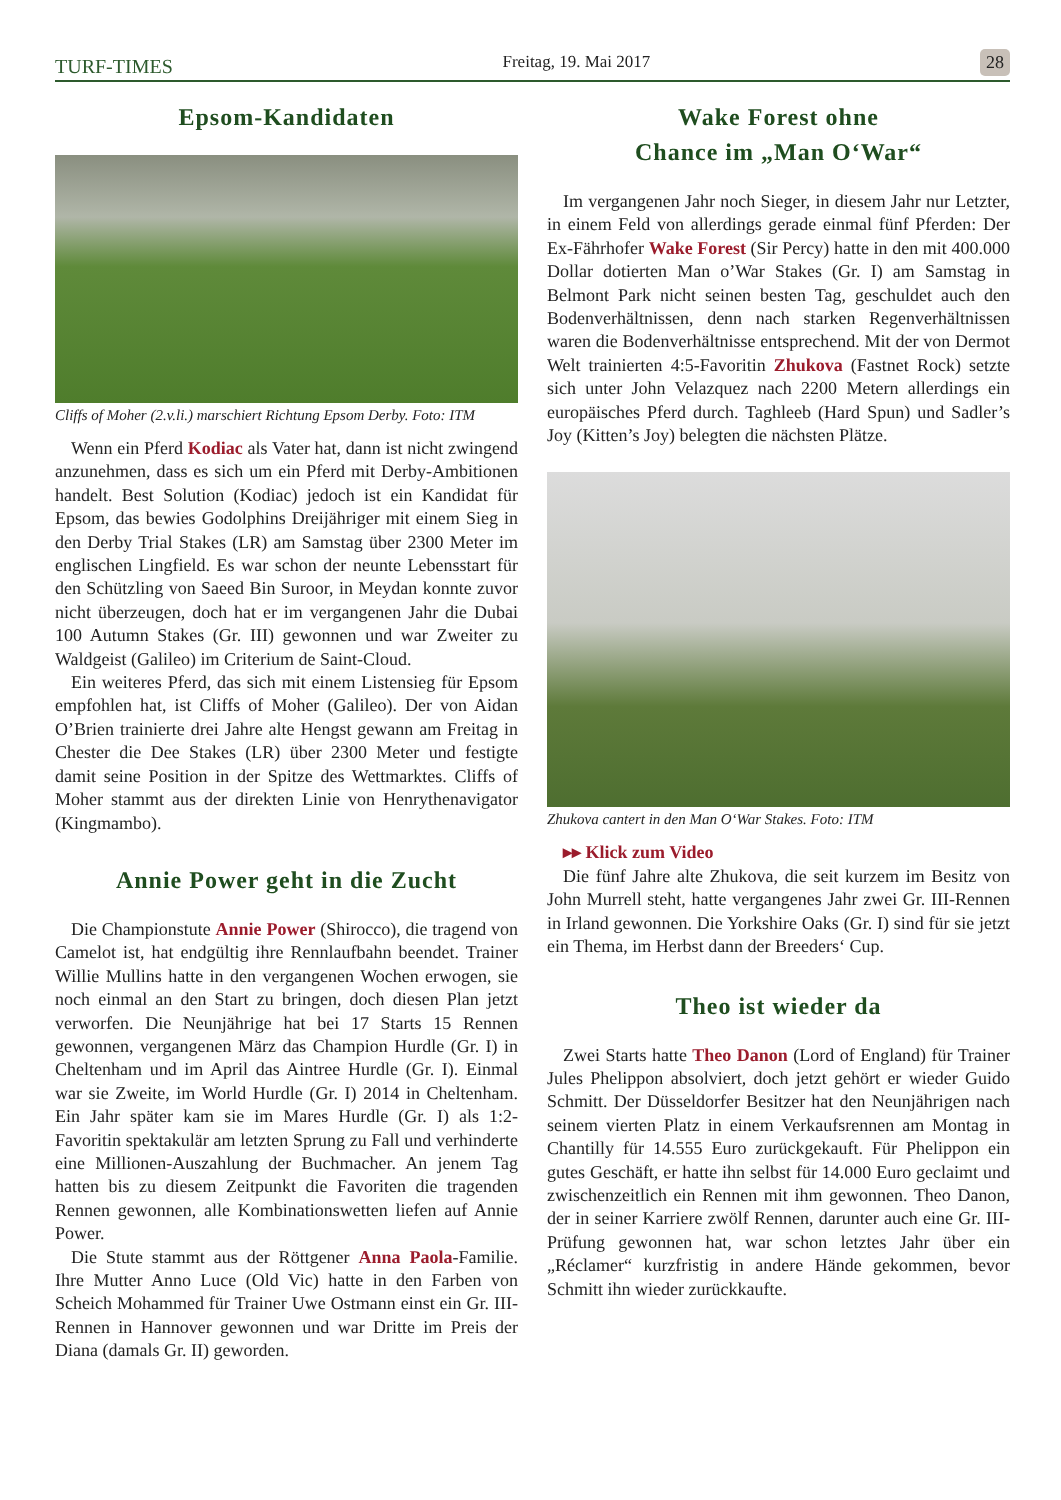TURF-TIMES Freitag, 19. Mai 2017 28
Epsom-Kandidaten
Cliffs of Moher (2.v.li.) marschiert Richtung Epsom Derby. Foto: ITM
Wenn ein Pferd Kodiac als Vater hat, dann ist nicht zwingend anzunehmen, dass es sich um ein Pferd mit Derby-Ambitionen handelt. Best Solution (Kodiac) jedoch ist ein Kandidat für Epsom, das bewies Godolphins Dreijähriger mit einem Sieg in den Derby Trial Stakes (LR) am Samstag über 2300 Meter im englischen Lingfield. Es war schon der neunte Lebensstart für den Schützling von Saeed Bin Suroor, in Meydan konnte zuvor nicht überzeugen, doch hat er im vergangenen Jahr die Dubai 100 Autumn Stakes (Gr. III) gewonnen und war Zweiter zu Waldgeist (Galileo) im Criterium de Saint-Cloud.
Ein weiteres Pferd, das sich mit einem Listensieg für Epsom empfohlen hat, ist Cliffs of Moher (Galileo). Der von Aidan O’Brien trainierte drei Jahre alte Hengst gewann am Freitag in Chester die Dee Stakes (LR) über 2300 Meter und festigte damit seine Position in der Spitze des Wettmarktes. Cliffs of Moher stammt aus der direkten Linie von Henrythenavigator (Kingmambo).
Annie Power geht in die Zucht
Die Championstute Annie Power (Shirocco), die tragend von Camelot ist, hat endgültig ihre Rennlaufbahn beendet. Trainer Willie Mullins hatte in den vergangenen Wochen erwogen, sie noch einmal an den Start zu bringen, doch diesen Plan jetzt verworfen. Die Neunjährige hat bei 17 Starts 15 Rennen gewonnen, vergangenen März das Champion Hurdle (Gr. I) in Cheltenham und im April das Aintree Hurdle (Gr. I). Einmal war sie Zweite, im World Hurdle (Gr. I) 2014 in Cheltenham. Ein Jahr später kam sie im Mares Hurdle (Gr. I) als 1:2-Favoritin spektakulär am letzten Sprung zu Fall und verhinderte eine Millionen-Auszahlung der Buchmacher. An jenem Tag hatten bis zu diesem Zeitpunkt die Favoriten die tragenden Rennen gewonnen, alle Kombinationswetten liefen auf Annie Power.
Die Stute stammt aus der Röttgener Anna Paola-Familie. Ihre Mutter Anno Luce (Old Vic) hatte in den Farben von Scheich Mohammed für Trainer Uwe Ostmann einst ein Gr. III-Rennen in Hannover gewonnen und war Dritte im Preis der Diana (damals Gr. II) geworden.
Wake Forest ohne
Chance im „Man O‘War“
Im vergangenen Jahr noch Sieger, in diesem Jahr nur Letzter, in einem Feld von allerdings gerade einmal fünf Pferden: Der Ex-Fährhofer Wake Forest (Sir Percy) hatte in den mit 400.000 Dollar dotierten Man o’War Stakes (Gr. I) am Samstag in Belmont Park nicht seinen besten Tag, geschuldet auch den Bodenverhältnissen, denn nach starken Regenverhältnissen waren die Bodenverhältnisse entsprechend. Mit der von Dermot Welt trainierten 4:5-Favoritin Zhukova (Fastnet Rock) setzte sich unter John Velazquez nach 2200 Metern allerdings ein europäisches Pferd durch. Taghleeb (Hard Spun) und Sadler’s Joy (Kitten’s Joy) belegten die nächsten Plätze.
Zhukova cantert in den Man O‘War Stakes. Foto: ITM
▸▸ Klick zum Video
Die fünf Jahre alte Zhukova, die seit kurzem im Besitz von John Murrell steht, hatte vergangenes Jahr zwei Gr. III-Rennen in Irland gewonnen. Die Yorkshire Oaks (Gr. I) sind für sie jetzt ein Thema, im Herbst dann der Breeders‘ Cup.
Theo ist wieder da
Zwei Starts hatte Theo Danon (Lord of England) für Trainer Jules Phelippon absolviert, doch jetzt gehört er wieder Guido Schmitt. Der Düsseldorfer Besitzer hat den Neunjährigen nach seinem vierten Platz in einem Verkaufsrennen am Montag in Chantilly für 14.555 Euro zurückgekauft. Für Phelippon ein gutes Geschäft, er hatte ihn selbst für 14.000 Euro geclaimt und zwischenzeitlich ein Rennen mit ihm gewonnen. Theo Danon, der in seiner Karriere zwölf Rennen, darunter auch eine Gr. III-Prüfung gewonnen hat, war schon letztes Jahr über ein „Réclamer“ kurzfristig in andere Hände gekommen, bevor Schmitt ihn wieder zurückkaufte.